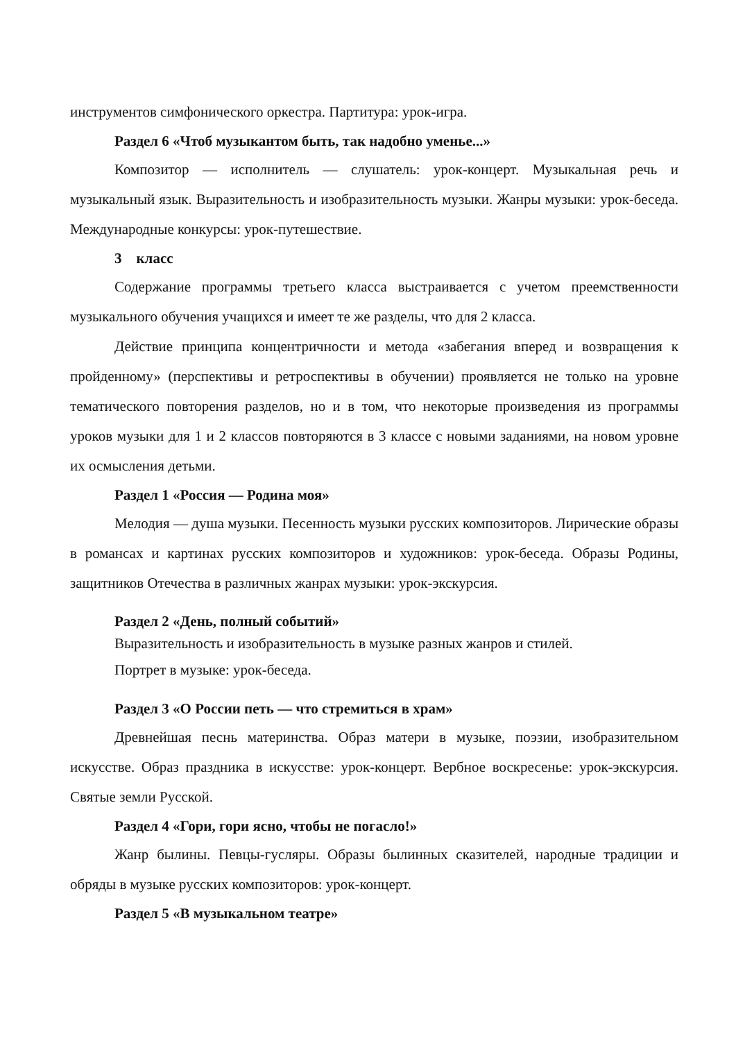инструментов симфонического оркестра. Партитура: урок-игра.
Раздел 6 «Чтоб музыкантом быть, так надобно уменье...»
Композитор — исполнитель — слушатель: урок-концерт. Музыкальная речь и музыкальный язык. Выразительность и изобразительность музыки. Жанры музыки: урок-беседа. Международные конкурсы: урок-путешествие.
3 класс
Содержание программы третьего класса выстраивается с учетом преемственности музыкального обучения учащихся и имеет те же разделы, что для 2 класса.
Действие принципа концентричности и метода «забегания вперед и возвращения к пройденному» (перспективы и ретроспективы в обучении) проявляется не только на уровне тематического повторения разделов, но и в том, что некоторые произведения из программы уроков музыки для 1 и 2 классов повторяются в 3 классе с новыми заданиями, на новом уровне их осмысления детьми.
Раздел 1 «Россия — Родина моя»
Мелодия — душа музыки. Песенность музыки русских композиторов. Лирические образы в романсах и картинах русских композиторов и художников: урок-беседа. Образы Родины, защитников Отечества в различных жанрах музыки: урок-экскурсия.
Раздел 2 «День, полный событий»
Выразительность и изобразительность в музыке разных жанров и стилей.
Портрет в музыке: урок-беседа.
Раздел 3 «О России петь — что стремиться в храм»
Древнейшая песнь материнства. Образ матери в музыке, поэзии, изобразительном искусстве. Образ праздника в искусстве: урок-концерт. Вербное воскресенье: урок-экскурсия. Святые земли Русской.
Раздел 4 «Гори, гори ясно, чтобы не погасло!»
Жанр былины. Певцы-гусляры. Образы былинных сказителей, народные традиции и обряды в музыке русских композиторов: урок-концерт.
Раздел 5 «В музыкальном театре»